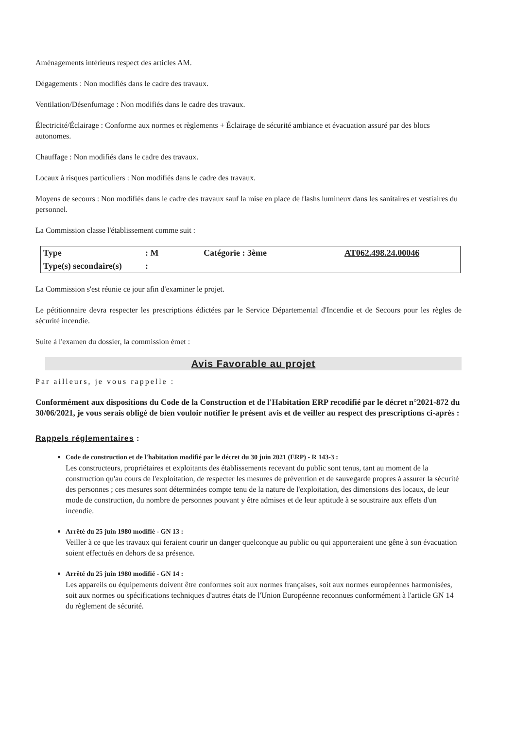Aménagements intérieurs respect des articles AM.
Dégagements : Non modifiés dans le cadre des travaux.
Ventilation/Désenfumage : Non modifiés dans le cadre des travaux.
Électricité/Éclairage : Conforme aux normes et règlements + Éclairage de sécurité ambiance et évacuation assuré par des blocs autonomes.
Chauffage : Non modifiés dans le cadre des travaux.
Locaux à risques particuliers : Non modifiés dans le cadre des travaux.
Moyens de secours : Non modifiés dans le cadre des travaux sauf la mise en place de flashs lumineux dans les sanitaires et vestiaires du personnel.
La Commission classe l'établissement comme suit :
| Type | : M | Catégorie : 3ème | AT062.498.24.00046 |
| Type(s) secondaire(s) | : | | |
La Commission s'est réunie ce jour afin d'examiner le projet.
Le pétitionnaire devra respecter les prescriptions édictées par le Service Départemental d'Incendie et de Secours pour les règles de sécurité incendie.
Suite à l'examen du dossier, la commission émet :
Avis Favorable au projet
Par ailleurs, je vous rappelle :
Conformément aux dispositions du Code de la Construction et de l'Habitation ERP recodifié par le décret n°2021-872 du 30/06/2021, je vous serais obligé de bien vouloir notifier le présent avis et de veiller au respect des prescriptions ci-après :
Rappels réglementaires :
Code de construction et de l'habitation modifié par le décret du 30 juin 2021 (ERP) - R 143-3 :
Les constructeurs, propriétaires et exploitants des établissements recevant du public sont tenus, tant au moment de la construction qu'au cours de l'exploitation, de respecter les mesures de prévention et de sauvegarde propres à assurer la sécurité des personnes ; ces mesures sont déterminées compte tenu de la nature de l'exploitation, des dimensions des locaux, de leur mode de construction, du nombre de personnes pouvant y être admises et de leur aptitude à se soustraire aux effets d'un incendie.
Arrêté du 25 juin 1980 modifié - GN 13 :
Veiller à ce que les travaux qui feraient courir un danger quelconque au public ou qui apporteraient une gêne à son évacuation soient effectués en dehors de sa présence.
Arrêté du 25 juin 1980 modifié - GN 14 :
Les appareils ou équipements doivent être conformes soit aux normes françaises, soit aux normes européennes harmonisées, soit aux normes ou spécifications techniques d'autres états de l'Union Européenne reconnues conformément à l'article GN 14 du règlement de sécurité.